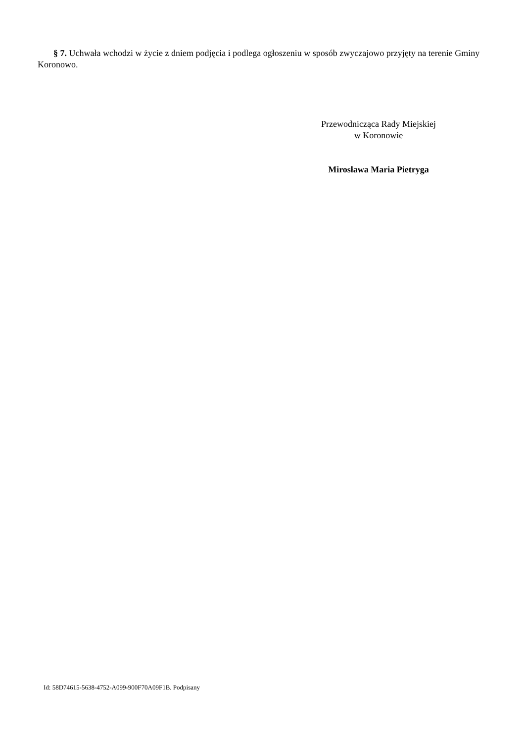§ 7. Uchwała wchodzi w życie z dniem podjęcia i podlega ogłoszeniu w sposób zwyczajowo przyjęty na terenie Gminy Koronowo.
Przewodnicząca Rady Miejskiej
w Koronowie
Mirosława Maria Pietryga
Id: 58D74615-5638-4752-A099-900F70A09F1B. Podpisany